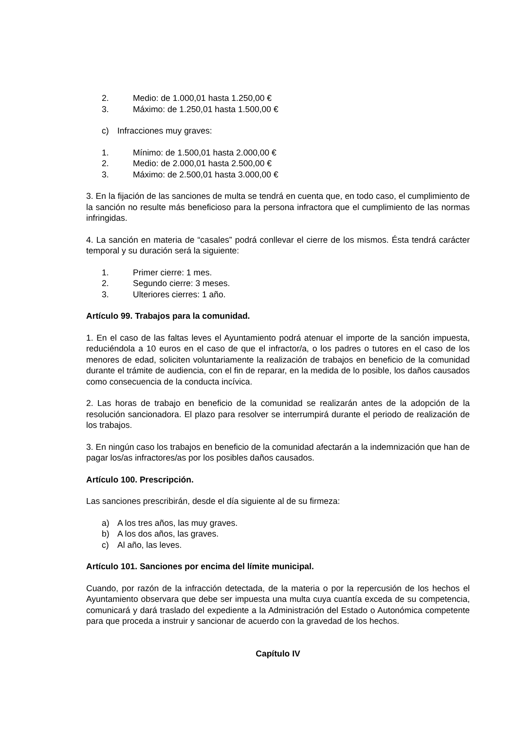2. Medio: de 1.000,01 hasta 1.250,00 €
3. Máximo: de 1.250,01 hasta 1.500,00 €
c) Infracciones muy graves:
1. Mínimo: de 1.500,01 hasta 2.000,00 €
2. Medio: de 2.000,01 hasta 2.500,00 €
3. Máximo: de 2.500,01 hasta 3.000,00 €
3. En la fijación de las sanciones de multa se tendrá en cuenta que, en todo caso, el cumplimiento de la sanción no resulte más beneficioso para la persona infractora que el cumplimiento de las normas infringidas.
4. La sanción en materia de “casales” podrá conllevar el cierre de los mismos. Ésta tendrá carácter temporal y su duración será la siguiente:
1. Primer cierre: 1 mes.
2. Segundo cierre: 3 meses.
3. Ulteriores cierres: 1 año.
Artículo 99. Trabajos para la comunidad.
1. En el caso de las faltas leves el Ayuntamiento podrá atenuar el importe de la sanción impuesta, reduciéndola a 10 euros en el caso de que el infractor/a, o los padres o tutores en el caso de los menores de edad, soliciten voluntariamente la realización de trabajos en beneficio de la comunidad durante el trámite de audiencia, con el fin de reparar, en la medida de lo posible, los daños causados como consecuencia de la conducta incívica.
2. Las horas de trabajo en beneficio de la comunidad se realizarán antes de la adopción de la resolución sancionadora. El plazo para resolver se interrumpirá durante el periodo de realización de los trabajos.
3. En ningún caso los trabajos en beneficio de la comunidad afectarán a la indemnización que han de pagar los/as infractores/as por los posibles daños causados.
Artículo 100. Prescripción.
Las sanciones prescribirán, desde el día siguiente al de su firmeza:
a) A los tres años, las muy graves.
b) A los dos años, las graves.
c) Al año, las leves.
Artículo 101. Sanciones por encima del límite municipal.
Cuando, por razón de la infracción detectada, de la materia o por la repercusión de los hechos el Ayuntamiento observara que debe ser impuesta una multa cuya cuantía exceda de su competencia, comunicará y dará traslado del expediente a la Administración del Estado o Autonómica competente para que proceda a instruir y sancionar de acuerdo con la gravedad de los hechos.
Capítulo IV